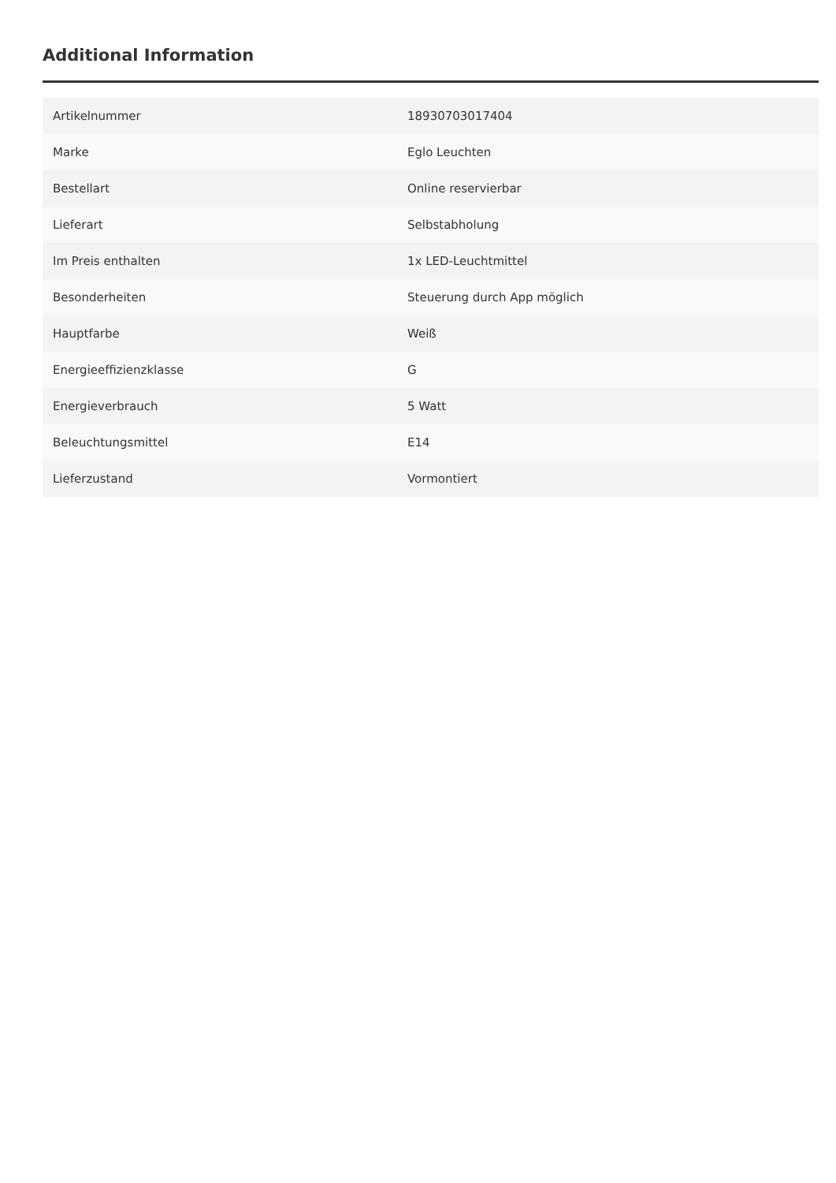Additional Information
| Artikelnummer | 18930703017404 |
| Marke | Eglo Leuchten |
| Bestellart | Online reservierbar |
| Lieferart | Selbstabholung |
| Im Preis enthalten | 1x LED-Leuchtmittel |
| Besonderheiten | Steuerung durch App möglich |
| Hauptfarbe | Weiß |
| Energieeffizienzklasse | G |
| Energieverbrauch | 5 Watt |
| Beleuchtungsmittel | E14 |
| Lieferzustand | Vormontiert |